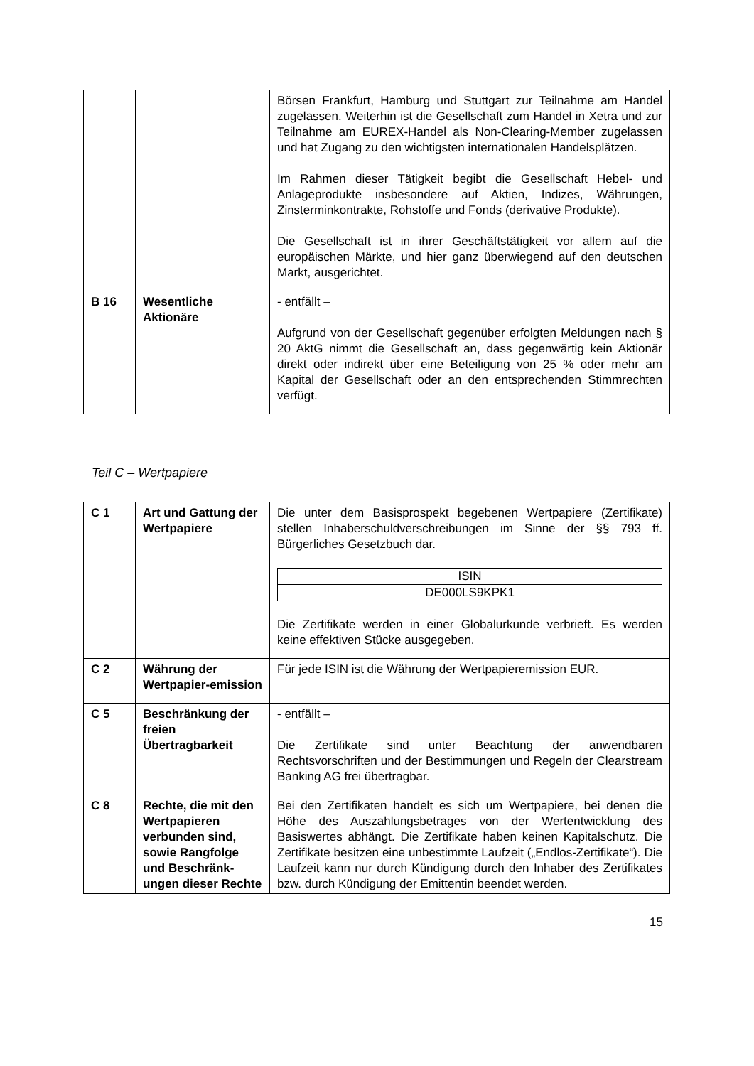| | | Börsen Frankfurt, Hamburg und Stuttgart zur Teilnahme am Handel zugelassen. Weiterhin ist die Gesellschaft zum Handel in Xetra und zur Teilnahme am EUREX-Handel als Non-Clearing-Member zugelassen und hat Zugang zu den wichtigsten internationalen Handelsplätzen. Im Rahmen dieser Tätigkeit begibt die Gesellschaft Hebel- und Anlageprodukte insbesondere auf Aktien, Indizes, Währungen, Zinsterminkontrakte, Rohstoffe und Fonds (derivative Produkte). Die Gesellschaft ist in ihrer Geschäftstätigkeit vor allem auf die europäischen Märkte, und hier ganz überwiegend auf den deutschen Markt, ausgerichtet. |
| B 16 | Wesentliche Aktionäre | - entfällt – Aufgrund von der Gesellschaft gegenüber erfolgten Meldungen nach § 20 AktG nimmt die Gesellschaft an, dass gegenwärtig kein Aktionär direkt oder indirekt über eine Beteiligung von 25 % oder mehr am Kapital der Gesellschaft oder an den entsprechenden Stimmrechten verfügt. |
Teil C – Wertpapiere
| C 1 | Art und Gattung der Wertpapiere | Die unter dem Basisprospekt begebenen Wertpapiere (Zertifikate) stellen Inhaberschuldverschreibungen im Sinne der §§ 793 ff. Bürgerliches Gesetzbuch dar. / ISIN / / DE000LS9KPK1 / Die Zertifikate werden in einer Globalurkunde verbrieft. Es werden keine effektiven Stücke ausgegeben. |
| C 2 | Währung der Wertpapier-emission | Für jede ISIN ist die Währung der Wertpapieremission EUR. |
| C 5 | Beschränkung der freien Übertragbarkeit | - entfällt – Die Zertifikate sind unter Beachtung der anwendbaren Rechtsvorschriften und der Bestimmungen und Regeln der Clearstream Banking AG frei übertragbar. |
| C 8 | Rechte, die mit den Wertpapieren verbunden sind, sowie Rangfolge und Beschränk-ungen dieser Rechte | Bei den Zertifikaten handelt es sich um Wertpapiere, bei denen die Höhe des Auszahlungsbetrages von der Wertentwicklung des Basiswertes abhängt. Die Zertifikate haben keinen Kapitalschutz. Die Zertifikate besitzen eine unbestimmte Laufzeit („Endlos-Zertifikate“). Die Laufzeit kann nur durch Kündigung durch den Inhaber des Zertifikates bzw. durch Kündigung der Emittentin beendet werden. |
15